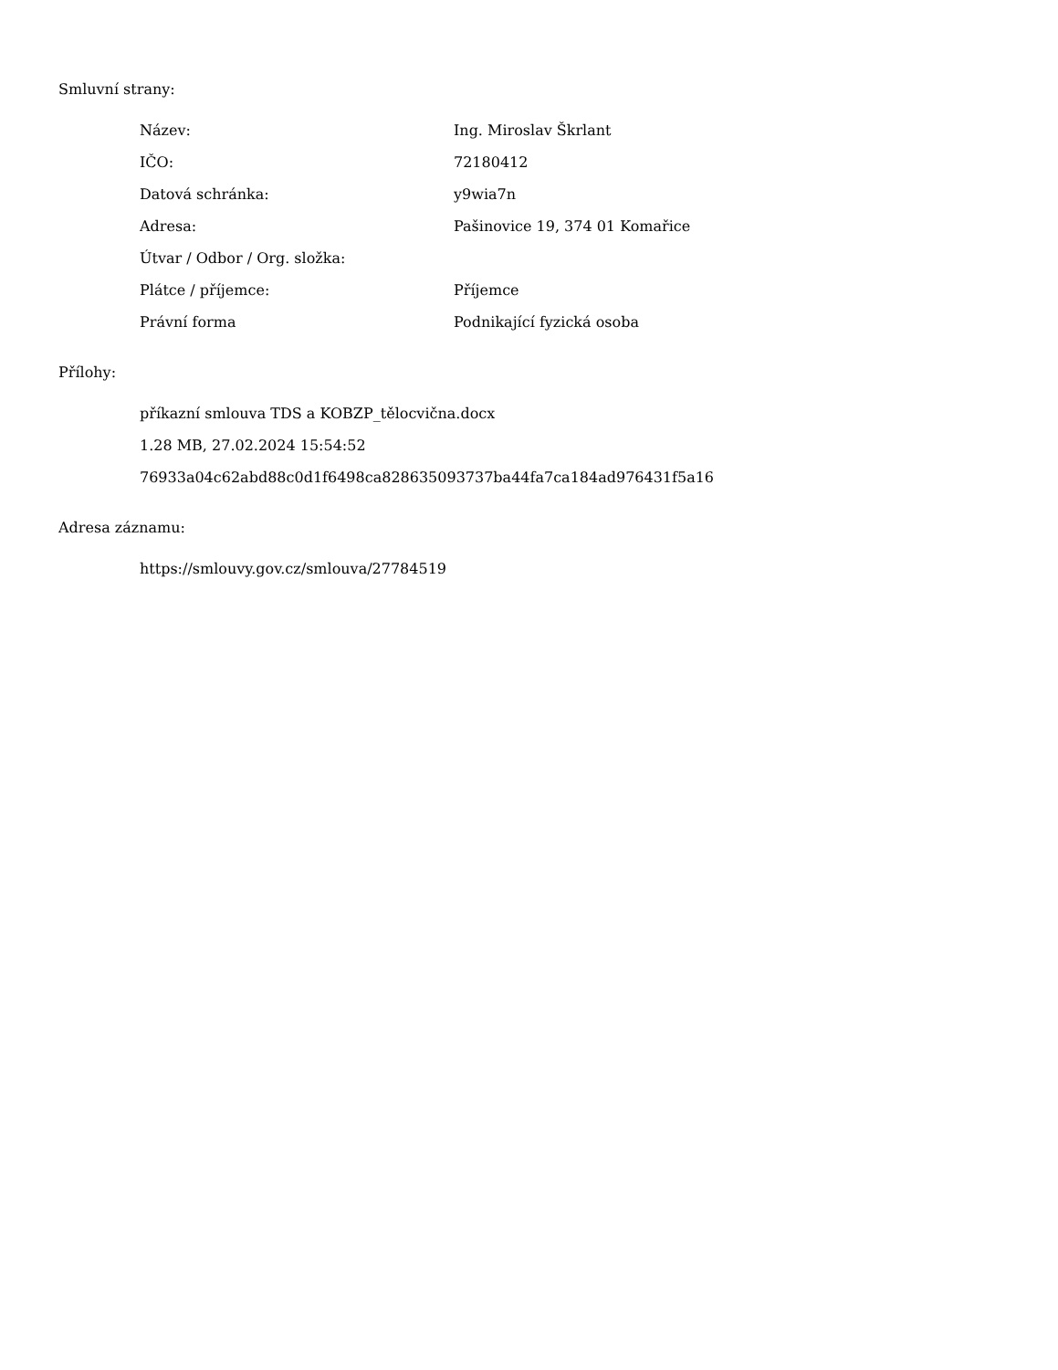Smluvní strany:
| Název: | Ing. Miroslav Škrlant |
| IČO: | 72180412 |
| Datová schránka: | y9wia7n |
| Adresa: | Pašinovice 19, 374 01 Komařice |
| Útvar / Odbor / Org. složka: | |
| Plátce / příjemce: | Příjemce |
| Právní forma | Podnikající fyzická osoba |
Přílohy:
příkazní smlouva TDS a KOBZP_tělocvična.docx
1.28 MB, 27.02.2024 15:54:52
76933a04c62abd88c0d1f6498ca828635093737ba44fa7ca184ad976431f5a16
Adresa záznamu:
https://smlouvy.gov.cz/smlouva/27784519